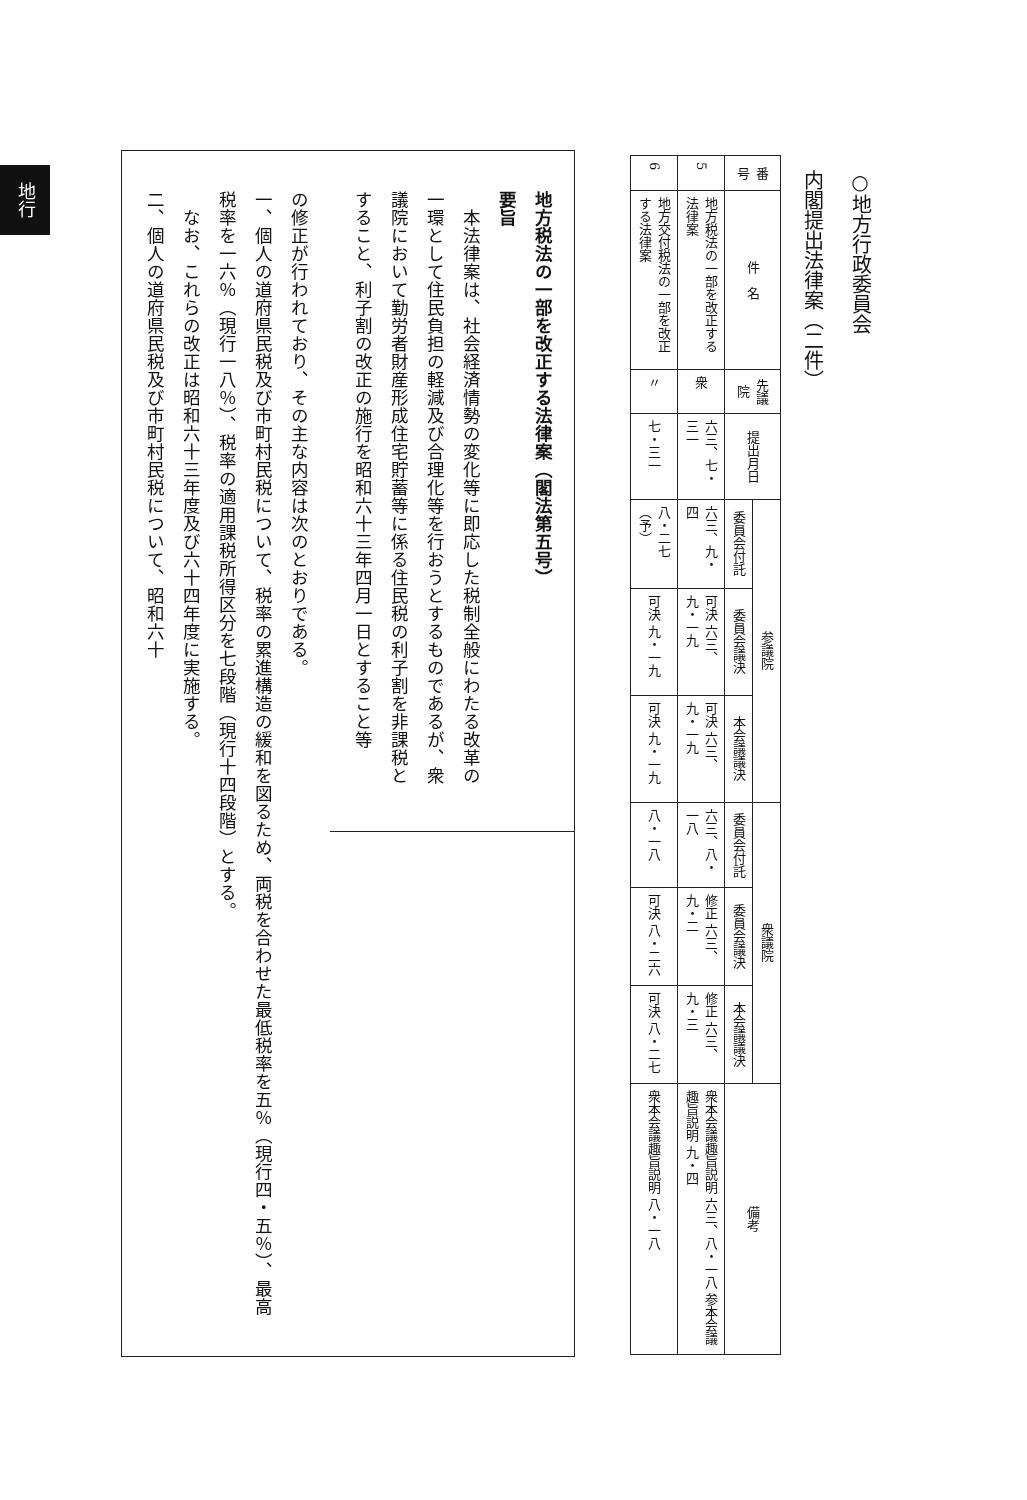地行
○地方行政委員会
内閣提出法律案（二件）
| 番号 | 件 名 | 先議院 | 提出月日 | 参議院 | | | 衆議院 | | | 備考 |
| --- | --- | --- | --- | --- | --- | --- | --- | --- | --- | --- |
| | | | | 委員会付託 | 委員会議決 | 本会議議決 | 委員会付託 | 委員会議決 | 本会議議決 | |
| 5 | 地方税法の一部を改正する法律案 | 衆 | 六三、七・三一 | 六三、九・四 | 可決 六三、九・一九 | 可決 六三、九・一九 | 六三、八・一八 | 修正 六三、九・二 | 修正 六三、九・三 | 衆本会議趣旨説明 六三、八・一八 参本会議趣旨説明 九・四 |
| 6 | 地方交付税法の一部を改正する法律案 | 〃 | 七・三一 | 八・二七（予） | 可決 九・一九 | 可決 九・一九 | 八・一八 | 可決 八・二六 | 可決 八・二七 | 衆本会議趣旨説明 八・一八 |
地方税法の一部を改正する法律案（閣法第五号）
要旨
　本法律案は、社会経済情勢の変化等に即応した税制全般にわたる改革の一環として住民負担の軽減及び合理化等を行おうとするものであるが、衆議院において勤労者財産形成住宅貯蓄等に係る住民税の利子割を非課税とすること、利子割の改正の施行を昭和六十三年四月一日とすること等
の修正が行われており、その主な内容は次のとおりである。
一、個人の道府県民税及び市町村民税について、税率の累進構造の緩和を図るため、両税を合わせた最低税率を五％（現行四・五％）、最高税率を一六％（現行一八％）、税率の適用課税所得区分を七段階（現行十四段階）とする。
　なお、これらの改正は昭和六十三年度及び六十四年度に実施する。
二、個人の道府県民税及び市町村民税について、昭和六十